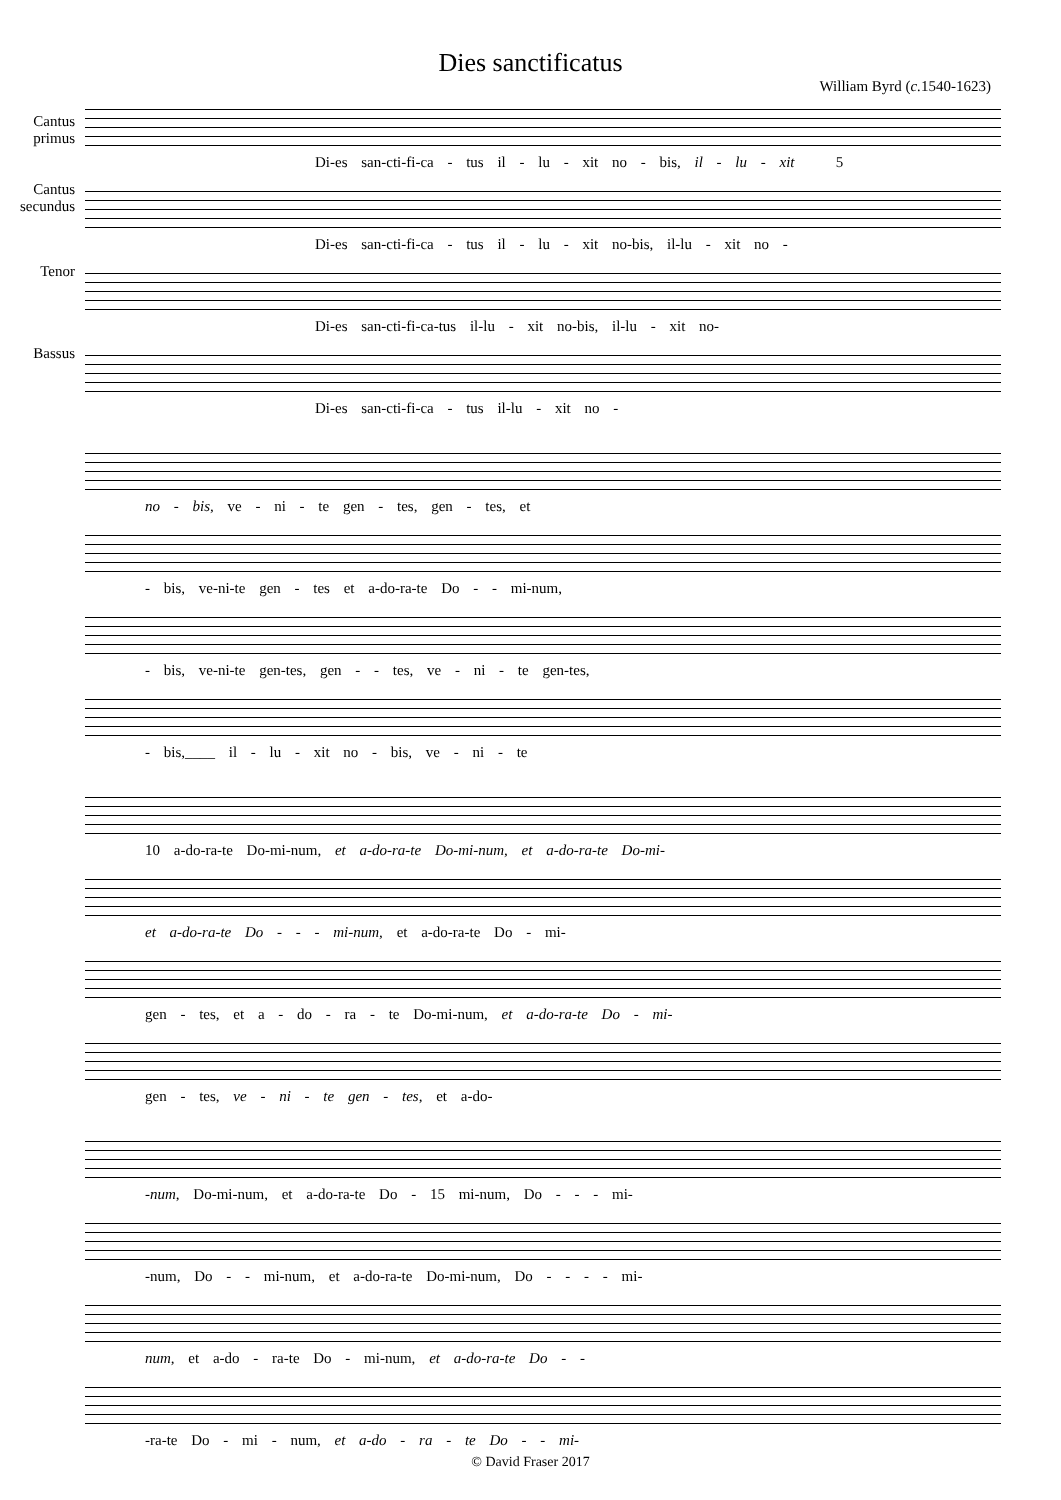Dies sanctificatus
William Byrd (c. 1540-1623)
Cantus primus
Di-es san-cti-fi-ca - tus il - lu - xit no - bis, il - lu - xit 5
Cantus secundus
Di-es san-cti-fi-ca - tus il - lu - xit no-bis, il-lu - xit no -
Tenor
Di-es san-cti-fi-ca-tus il-lu - xit no-bis, il-lu - xit no-
Bassus
Di-es san-cti-fi-ca - tus il-lu - xit no -
no - bis, ve - ni - te gen - tes, gen - tes, et
- bis, ve-ni-te gen - tes et a-do-ra-te Do - - mi-num,
- bis, ve-ni-te gen-tes, gen - - tes, ve - ni - te gen-tes,
- bis,____ il - lu - xit no - bis, ve - ni - te
10 a-do-ra-te Do-mi-num, et a-do-ra-te Do-mi-num, et a-do-ra-te Do-mi-
et a-do-ra-te Do - - - mi-num, et a-do-ra-te Do - mi-
gen - tes, et a - do - ra - te Do-mi-num, et a-do-ra-te Do - mi-
gen - tes, ve - ni - te gen - tes, et a-do-
-num, Do-mi-num, et a-do-ra-te Do - 15 mi-num, Do - - - mi-
-num, Do - - mi-num, et a-do-ra-te Do-mi-num, Do - - - - mi-
num, et a-do - ra-te Do - mi-num, et a-do-ra-te Do - -
-ra-te Do - mi - num, et a-do - ra - te Do - - mi-
© David Fraser 2017